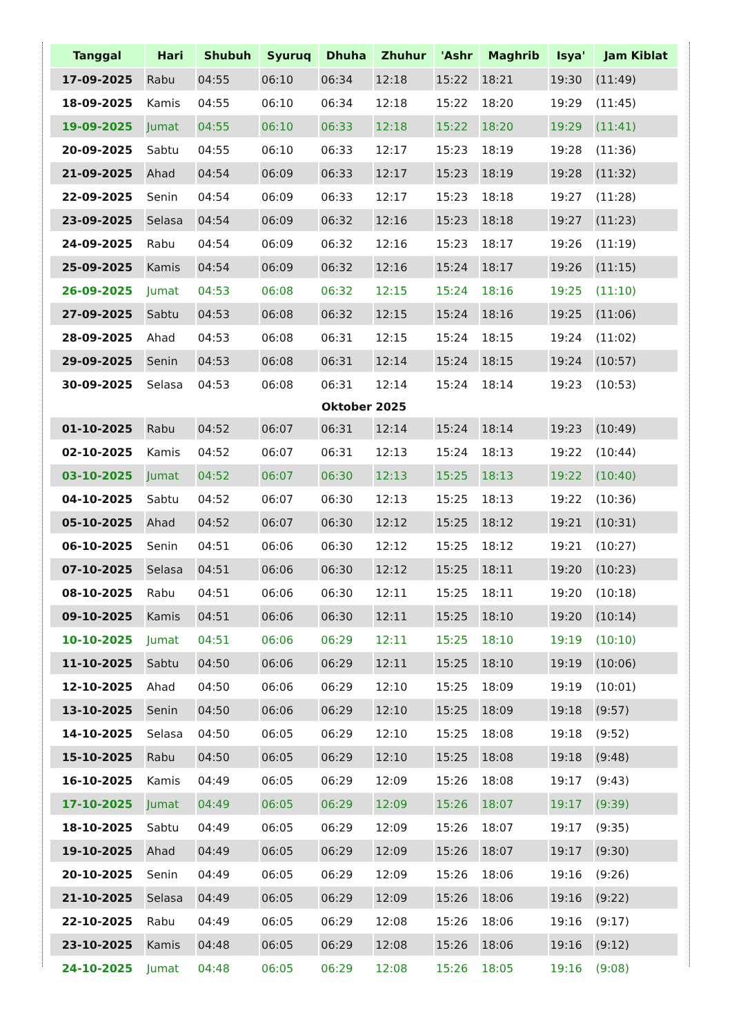| Tanggal | Hari | Shubuh | Syuruq | Dhuha | Zhuhur | 'Ashr | Maghrib | Isya' | Jam Kiblat |
| --- | --- | --- | --- | --- | --- | --- | --- | --- | --- |
| 17-09-2025 | Rabu | 04:55 | 06:10 | 06:34 | 12:18 | 15:22 | 18:21 | 19:30 | (11:49) |
| 18-09-2025 | Kamis | 04:55 | 06:10 | 06:34 | 12:18 | 15:22 | 18:20 | 19:29 | (11:45) |
| 19-09-2025 | Jumat | 04:55 | 06:10 | 06:33 | 12:18 | 15:22 | 18:20 | 19:29 | (11:41) |
| 20-09-2025 | Sabtu | 04:55 | 06:10 | 06:33 | 12:17 | 15:23 | 18:19 | 19:28 | (11:36) |
| 21-09-2025 | Ahad | 04:54 | 06:09 | 06:33 | 12:17 | 15:23 | 18:19 | 19:28 | (11:32) |
| 22-09-2025 | Senin | 04:54 | 06:09 | 06:33 | 12:17 | 15:23 | 18:18 | 19:27 | (11:28) |
| 23-09-2025 | Selasa | 04:54 | 06:09 | 06:32 | 12:16 | 15:23 | 18:18 | 19:27 | (11:23) |
| 24-09-2025 | Rabu | 04:54 | 06:09 | 06:32 | 12:16 | 15:23 | 18:17 | 19:26 | (11:19) |
| 25-09-2025 | Kamis | 04:54 | 06:09 | 06:32 | 12:16 | 15:24 | 18:17 | 19:26 | (11:15) |
| 26-09-2025 | Jumat | 04:53 | 06:08 | 06:32 | 12:15 | 15:24 | 18:16 | 19:25 | (11:10) |
| 27-09-2025 | Sabtu | 04:53 | 06:08 | 06:32 | 12:15 | 15:24 | 18:16 | 19:25 | (11:06) |
| 28-09-2025 | Ahad | 04:53 | 06:08 | 06:31 | 12:15 | 15:24 | 18:15 | 19:24 | (11:02) |
| 29-09-2025 | Senin | 04:53 | 06:08 | 06:31 | 12:14 | 15:24 | 18:15 | 19:24 | (10:57) |
| 30-09-2025 | Selasa | 04:53 | 06:08 | 06:31 | 12:14 | 15:24 | 18:14 | 19:23 | (10:53) |
| Oktober 2025 | | | | | | | | | |
| 01-10-2025 | Rabu | 04:52 | 06:07 | 06:31 | 12:14 | 15:24 | 18:14 | 19:23 | (10:49) |
| 02-10-2025 | Kamis | 04:52 | 06:07 | 06:31 | 12:13 | 15:24 | 18:13 | 19:22 | (10:44) |
| 03-10-2025 | Jumat | 04:52 | 06:07 | 06:30 | 12:13 | 15:25 | 18:13 | 19:22 | (10:40) |
| 04-10-2025 | Sabtu | 04:52 | 06:07 | 06:30 | 12:13 | 15:25 | 18:13 | 19:22 | (10:36) |
| 05-10-2025 | Ahad | 04:52 | 06:07 | 06:30 | 12:12 | 15:25 | 18:12 | 19:21 | (10:31) |
| 06-10-2025 | Senin | 04:51 | 06:06 | 06:30 | 12:12 | 15:25 | 18:12 | 19:21 | (10:27) |
| 07-10-2025 | Selasa | 04:51 | 06:06 | 06:30 | 12:12 | 15:25 | 18:11 | 19:20 | (10:23) |
| 08-10-2025 | Rabu | 04:51 | 06:06 | 06:30 | 12:11 | 15:25 | 18:11 | 19:20 | (10:18) |
| 09-10-2025 | Kamis | 04:51 | 06:06 | 06:30 | 12:11 | 15:25 | 18:10 | 19:20 | (10:14) |
| 10-10-2025 | Jumat | 04:51 | 06:06 | 06:29 | 12:11 | 15:25 | 18:10 | 19:19 | (10:10) |
| 11-10-2025 | Sabtu | 04:50 | 06:06 | 06:29 | 12:11 | 15:25 | 18:10 | 19:19 | (10:06) |
| 12-10-2025 | Ahad | 04:50 | 06:06 | 06:29 | 12:10 | 15:25 | 18:09 | 19:19 | (10:01) |
| 13-10-2025 | Senin | 04:50 | 06:06 | 06:29 | 12:10 | 15:25 | 18:09 | 19:18 | (9:57) |
| 14-10-2025 | Selasa | 04:50 | 06:05 | 06:29 | 12:10 | 15:25 | 18:08 | 19:18 | (9:52) |
| 15-10-2025 | Rabu | 04:50 | 06:05 | 06:29 | 12:10 | 15:25 | 18:08 | 19:18 | (9:48) |
| 16-10-2025 | Kamis | 04:49 | 06:05 | 06:29 | 12:09 | 15:26 | 18:08 | 19:17 | (9:43) |
| 17-10-2025 | Jumat | 04:49 | 06:05 | 06:29 | 12:09 | 15:26 | 18:07 | 19:17 | (9:39) |
| 18-10-2025 | Sabtu | 04:49 | 06:05 | 06:29 | 12:09 | 15:26 | 18:07 | 19:17 | (9:35) |
| 19-10-2025 | Ahad | 04:49 | 06:05 | 06:29 | 12:09 | 15:26 | 18:07 | 19:17 | (9:30) |
| 20-10-2025 | Senin | 04:49 | 06:05 | 06:29 | 12:09 | 15:26 | 18:06 | 19:16 | (9:26) |
| 21-10-2025 | Selasa | 04:49 | 06:05 | 06:29 | 12:09 | 15:26 | 18:06 | 19:16 | (9:22) |
| 22-10-2025 | Rabu | 04:49 | 06:05 | 06:29 | 12:08 | 15:26 | 18:06 | 19:16 | (9:17) |
| 23-10-2025 | Kamis | 04:48 | 06:05 | 06:29 | 12:08 | 15:26 | 18:06 | 19:16 | (9:12) |
| 24-10-2025 | Jumat | 04:48 | 06:05 | 06:29 | 12:08 | 15:26 | 18:05 | 19:16 | (9:08) |